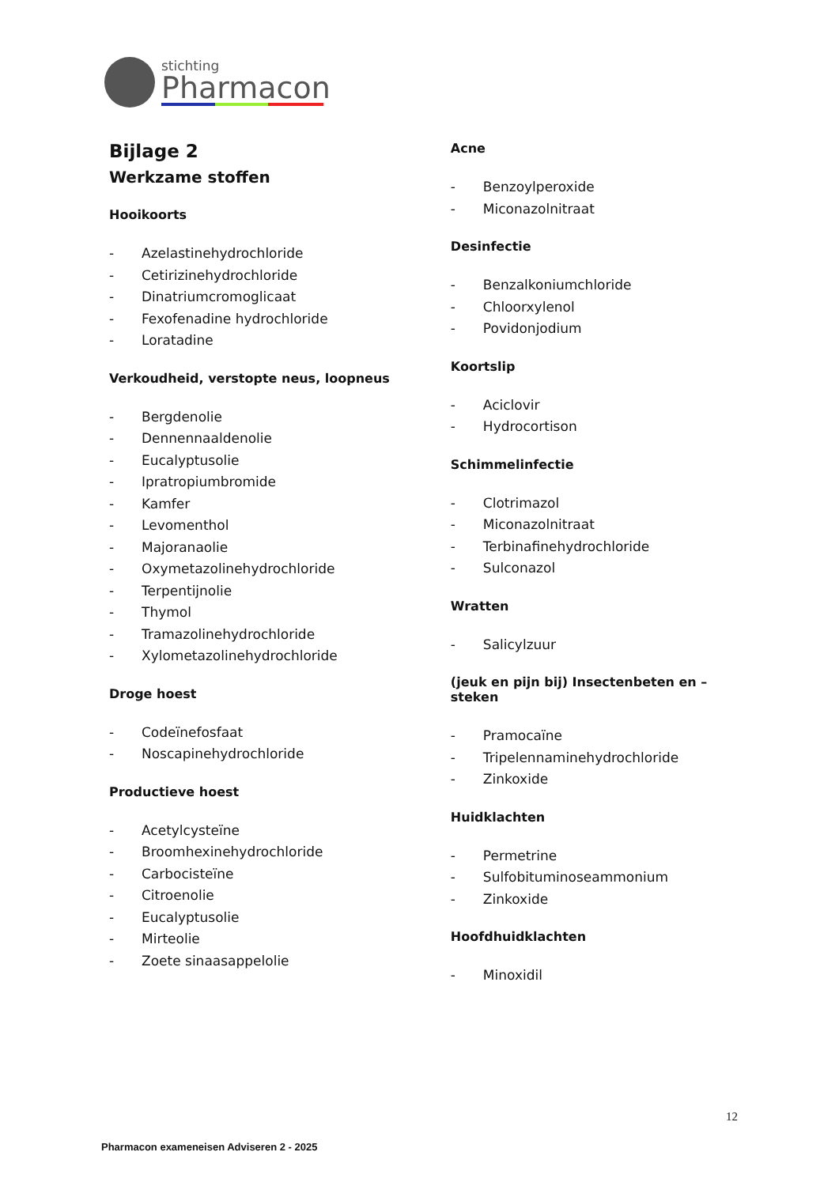stichting
Pharmacon
Bijlage 2
Werkzame stoffen
Hooikoorts
- Azelastinehydrochloride
- Cetirizinehydrochloride
- Dinatriumcromoglicaat
- Fexofenadine hydrochloride
- Loratadine
Verkoudheid, verstopte neus, loopneus
- Bergdenolie
- Dennennaaldenolie
- Eucalyptusolie
- Ipratropiumbromide
- Kamfer
- Levomenthol
- Majoranaolie
- Oxymetazolinehydrochloride
- Terpentijnolie
- Thymol
- Tramazolinehydrochloride
- Xylometazolinehydrochloride
Droge hoest
- Codeïnefosfaat
- Noscapinehydrochloride
Productieve hoest
- Acetylcysteïne
- Broomhexinehydrochloride
- Carbocisteïne
- Citroenolie
- Eucalyptusolie
- Mirteolie
- Zoete sinaasappelolie
Acne
- Benzoylperoxide
- Miconazolnitraat
Desinfectie
- Benzalkoniumchloride
- Chloorxylenol
- Povidonjodium
Koortslip
- Aciclovir
- Hydrocortison
Schimmelinfectie
- Clotrimazol
- Miconazolnitraat
- Terbinafinehydrochloride
- Sulconazol
Wratten
- Salicylzuur
(jeuk en pijn bij) Insectenbeten en –steken
- Pramocaïne
- Tripelennaminehydrochloride
- Zinkoxide
Huidklachten
- Permetrine
- Sulfobituminoseammonium
- Zinkoxide
Hoofdhuidklachten
- Minoxidil
12
Pharmacon exameneisen Adviseren 2 - 2025